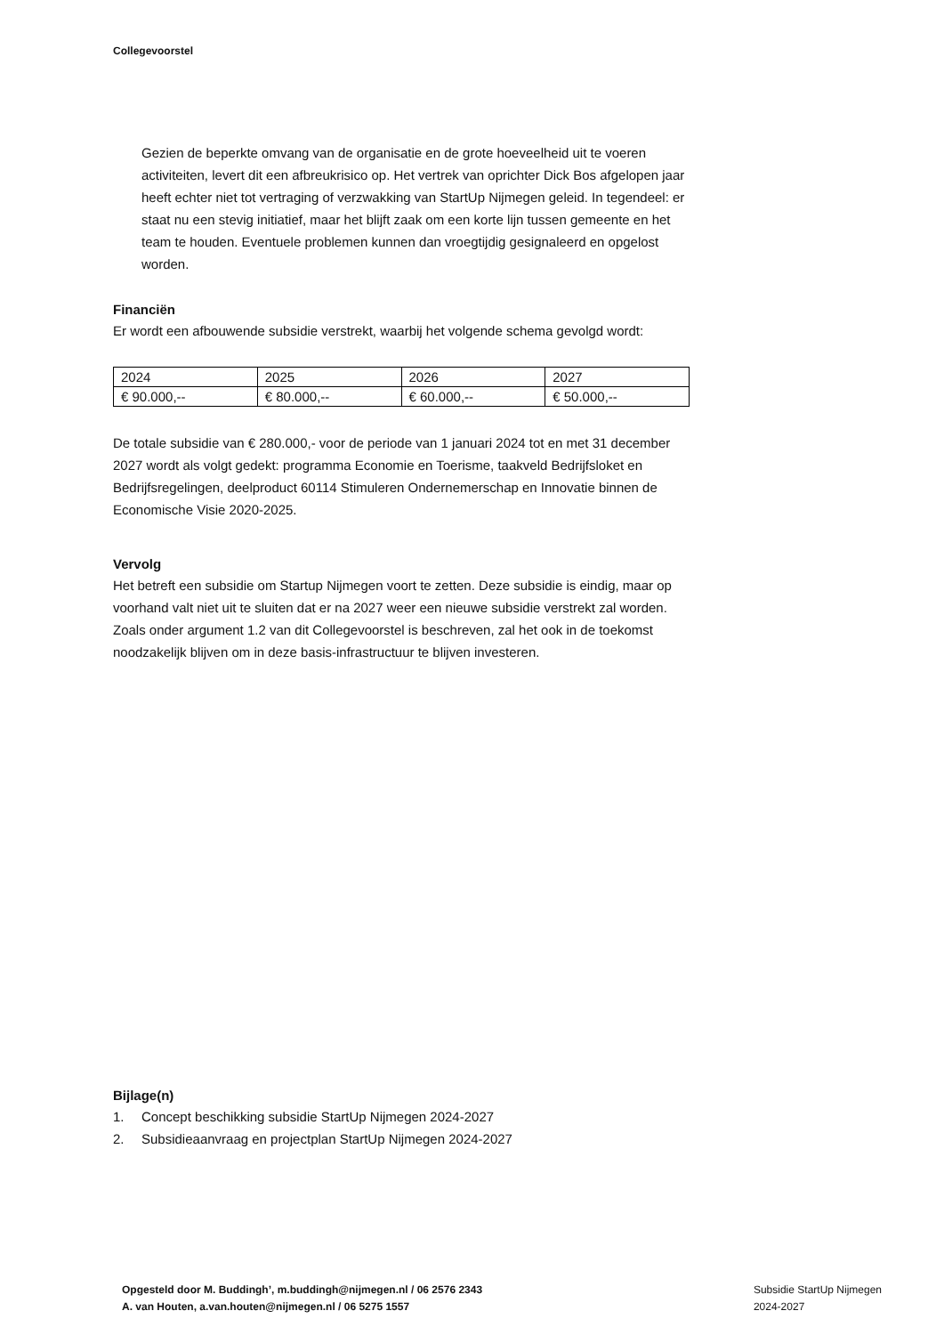Collegevoorstel
Gezien de beperkte omvang van de organisatie en de grote hoeveelheid uit te voeren activiteiten, levert dit een afbreukrisico op. Het vertrek van oprichter Dick Bos afgelopen jaar heeft echter niet tot vertraging of verzwakking van StartUp Nijmegen geleid. In tegendeel: er staat nu een stevig initiatief, maar het blijft zaak om een korte lijn tussen gemeente en het team te houden. Eventuele problemen kunnen dan vroegtijdig gesignaleerd en opgelost worden.
Financiën
Er wordt een afbouwende subsidie verstrekt, waarbij het volgende schema gevolgd wordt:
| 2024 | 2025 | 2026 | 2027 |
| € 90.000,-- | € 80.000,-- | € 60.000,-- | € 50.000,-- |
De totale subsidie van € 280.000,- voor de periode van 1 januari 2024 tot en met 31 december 2027 wordt als volgt gedekt: programma Economie en Toerisme, taakveld Bedrijfsloket en Bedrijfsregelingen, deelproduct 60114 Stimuleren Ondernemerschap en Innovatie binnen de Economische Visie 2020-2025.
Vervolg
Het betreft een subsidie om Startup Nijmegen voort te zetten. Deze subsidie is eindig, maar op voorhand valt niet uit te sluiten dat er na 2027 weer een nieuwe subsidie verstrekt zal worden. Zoals onder argument 1.2 van dit Collegevoorstel is beschreven, zal het ook in de toekomst noodzakelijk blijven om in deze basis-infrastructuur te blijven investeren.
Bijlage(n)
1. Concept beschikking subsidie StartUp Nijmegen 2024-2027
2. Subsidieaanvraag en projectplan StartUp Nijmegen 2024-2027
Opgesteld door M. Buddingh’, m.buddingh@nijmegen.nl / 06 2576 2343
A. van Houten, a.van.houten@nijmegen.nl / 06 5275 1557
Subsidie StartUp Nijmegen
2024-2027